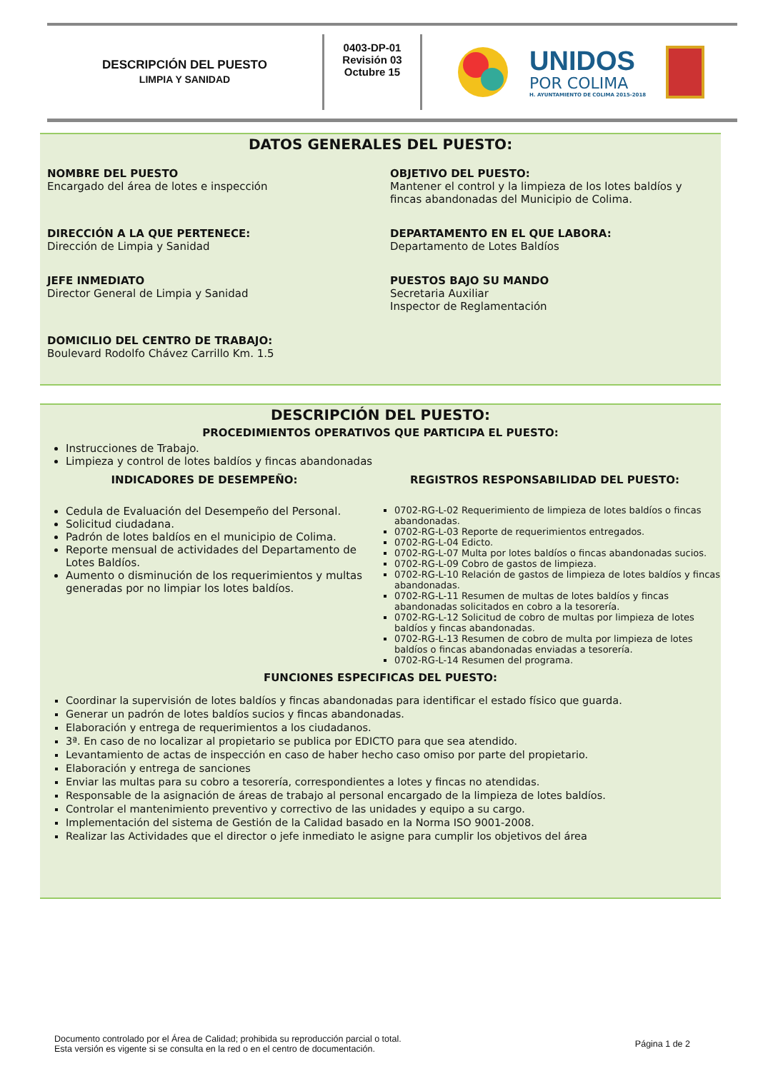DESCRIPCIÓN DEL PUESTO
LIMPIA Y SANIDAD
0403-DP-01
Revisión 03
Octubre 15
UNIDOS
POR COLIMA
H. AYUNTAMIENTO DE COLIMA 2015-2018
DATOS GENERALES DEL PUESTO:
NOMBRE DEL PUESTO
Encargado del área de lotes e inspección
OBJETIVO DEL PUESTO:
Mantener el control y la limpieza de los lotes baldíos y fincas abandonadas del Municipio de Colima.
DIRECCIÓN A LA QUE PERTENECE:
Dirección de Limpia y Sanidad
DEPARTAMENTO EN EL QUE LABORA:
Departamento de Lotes Baldíos
JEFE INMEDIATO
Director General de Limpia y Sanidad
PUESTOS BAJO SU MANDO
Secretaria Auxiliar
Inspector de Reglamentación
DOMICILIO DEL CENTRO DE TRABAJO:
Boulevard Rodolfo Chávez Carrillo Km. 1.5
DESCRIPCIÓN DEL PUESTO:
PROCEDIMIENTOS OPERATIVOS QUE PARTICIPA EL PUESTO:
Instrucciones de Trabajo.
Limpieza y control de lotes baldíos y fincas abandonadas
INDICADORES DE DESEMPEÑO:
Cedula de Evaluación del Desempeño del Personal.
Solicitud ciudadana.
Padrón de lotes baldíos en el municipio de Colima.
Reporte mensual de actividades del Departamento de Lotes Baldíos.
Aumento o disminución de los requerimientos y multas generadas por no limpiar los lotes baldíos.
REGISTROS RESPONSABILIDAD DEL PUESTO:
0702-RG-L-02 Requerimiento de limpieza de lotes baldíos o fincas abandonadas.
0702-RG-L-03 Reporte de requerimientos entregados.
0702-RG-L-04 Edicto.
0702-RG-L-07 Multa por lotes baldíos o fincas abandonadas sucios.
0702-RG-L-09 Cobro de gastos de limpieza.
0702-RG-L-10 Relación de gastos de limpieza de lotes baldíos y fincas abandonadas.
0702-RG-L-11 Resumen de multas de lotes baldíos y fincas abandonadas solicitados en cobro a la tesorería.
0702-RG-L-12 Solicitud de cobro de multas por limpieza de lotes baldíos y fincas abandonadas.
0702-RG-L-13 Resumen de cobro de multa por limpieza de lotes baldíos o fincas abandonadas enviadas a tesorería.
0702-RG-L-14 Resumen del programa.
FUNCIONES ESPECIFICAS DEL PUESTO:
Coordinar la supervisión de lotes baldíos y fincas abandonadas para identificar el estado físico que guarda.
Generar un padrón de lotes baldíos sucios y fincas abandonadas.
Elaboración y entrega de requerimientos a los ciudadanos.
3ª. En caso de no localizar al propietario se publica por EDICTO para que sea atendido.
Levantamiento de actas de inspección en caso de haber hecho caso omiso por parte del propietario.
Elaboración y entrega de sanciones
Enviar las multas para su cobro a tesorería, correspondientes a lotes y fincas no atendidas.
Responsable de la asignación de áreas de trabajo al personal encargado de la limpieza de lotes baldíos.
Controlar el mantenimiento preventivo y correctivo de las unidades y equipo a su cargo.
Implementación del sistema de Gestión de la Calidad basado en la Norma ISO 9001-2008.
Realizar las Actividades que el director o jefe inmediato le asigne para cumplir los objetivos del área
Documento controlado por el Área de Calidad; prohibida su reproducción parcial o total.
Esta versión es vigente si se consulta en la red o en el centro de documentación.
Página 1 de 2